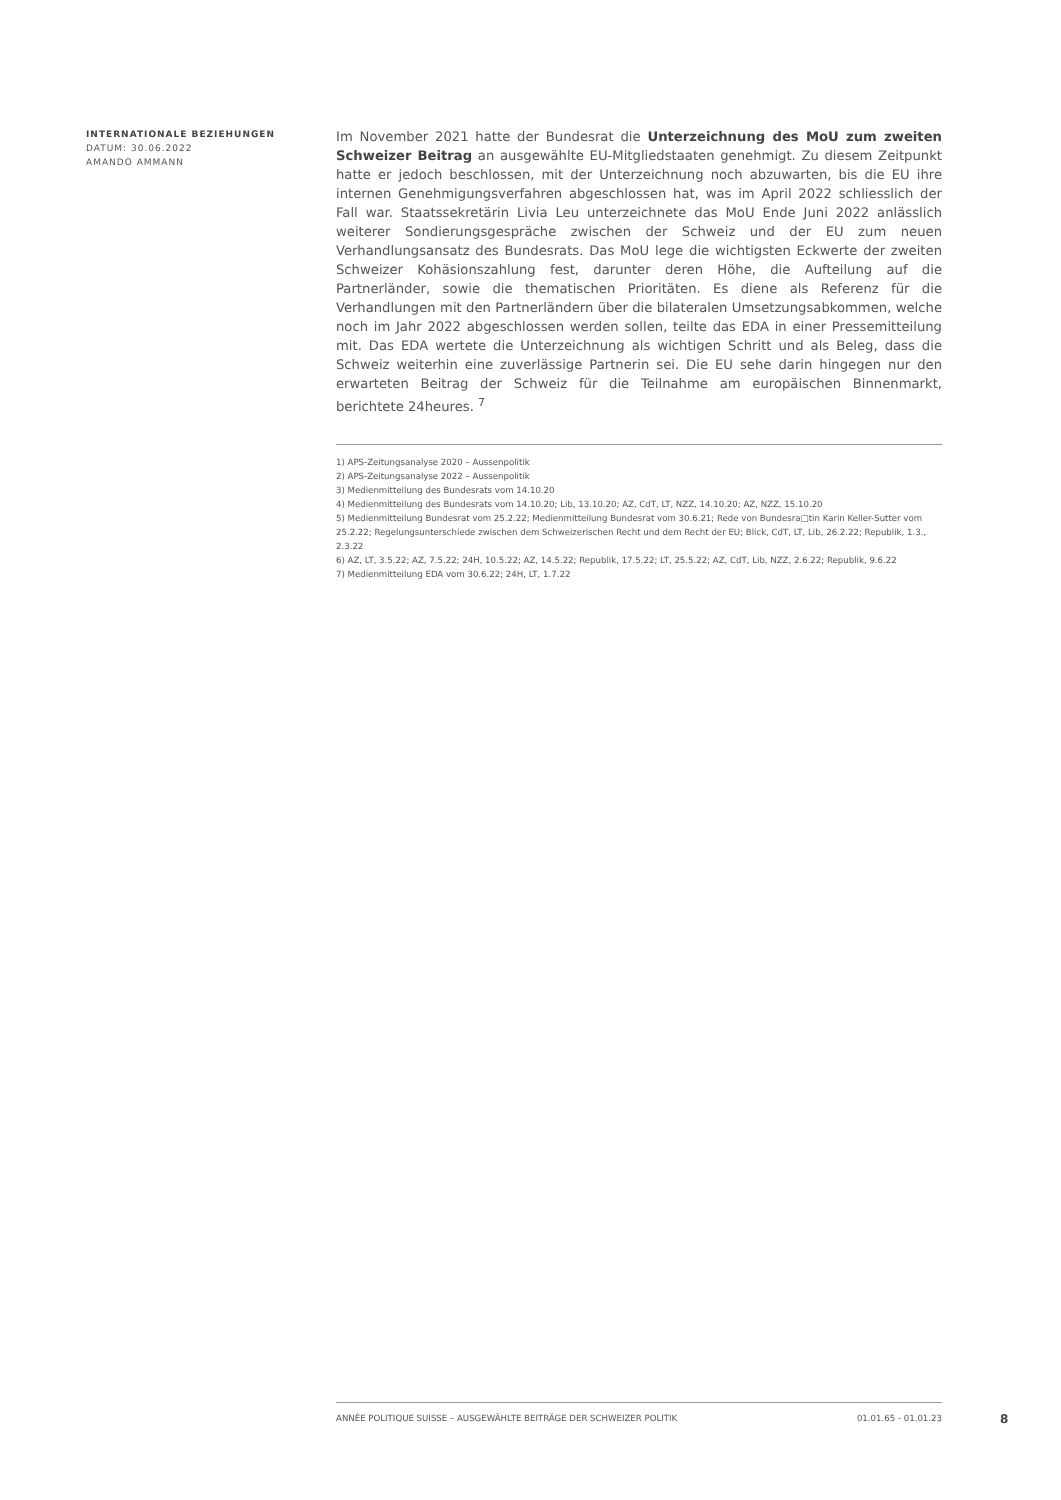INTERNATIONALE BEZIEHUNGEN
DATUM: 30.06.2022
AMANDO AMMANN
Im November 2021 hatte der Bundesrat die Unterzeichnung des MoU zum zweiten Schweizer Beitrag an ausgewählte EU-Mitgliedstaaten genehmigt. Zu diesem Zeitpunkt hatte er jedoch beschlossen, mit der Unterzeichnung noch abzuwarten, bis die EU ihre internen Genehmigungsverfahren abgeschlossen hat, was im April 2022 schliesslich der Fall war. Staatssekretärin Livia Leu unterzeichnete das MoU Ende Juni 2022 anlässlich weiterer Sondierungsgespräche zwischen der Schweiz und der EU zum neuen Verhandlungsansatz des Bundesrats. Das MoU lege die wichtigsten Eckwerte der zweiten Schweizer Kohäsionszahlung fest, darunter deren Höhe, die Aufteilung auf die Partnerländer, sowie die thematischen Prioritäten. Es diene als Referenz für die Verhandlungen mit den Partnerländern über die bilateralen Umsetzungsabkommen, welche noch im Jahr 2022 abgeschlossen werden sollen, teilte das EDA in einer Pressemitteilung mit. Das EDA wertete die Unterzeichnung als wichtigen Schritt und als Beleg, dass die Schweiz weiterhin eine zuverlässige Partnerin sei. Die EU sehe darin hingegen nur den erwarteten Beitrag der Schweiz für die Teilnahme am europäischen Binnenmarkt, berichtete 24heures. <sup>7</sup>
1) APS-Zeitungsanalyse 2020 – Aussenpolitik
2) APS-Zeitungsanalyse 2022 – Aussenpolitik
3) Medienmitteilung des Bundesrats vom 14.10.20
4) Medienmitteilung des Bundesrats vom 14.10.20; Lib, 13.10.20; AZ, CdT, LT, NZZ, 14.10.20; AZ, NZZ, 15.10.20
5) Medienmitteilung Bundesrat vom 25.2.22; Medienmitteilung Bundesrat vom 30.6.21; Rede von Bundesra□tin Karin Keller-Sutter vom 25.2.22; Regelungsunterschiede zwischen dem Schweizerischen Recht und dem Recht der EU; Blick, CdT, LT, Lib, 26.2.22; Republik, 1.3., 2.3.22
6) AZ, LT, 3.5.22; AZ, 7.5.22; 24H, 10.5.22; AZ, 14.5.22; Republik, 17.5.22; LT, 25.5.22; AZ, CdT, Lib, NZZ, 2.6.22; Republik, 9.6.22
7) Medienmitteilung EDA vom 30.6.22; 24H, LT, 1.7.22
ANNÉE POLITIQUE SUISSE – AUSGEWÄHLTE BEITRÄGE DER SCHWEIZER POLITIK 01.01.65 - 01.01.23
8